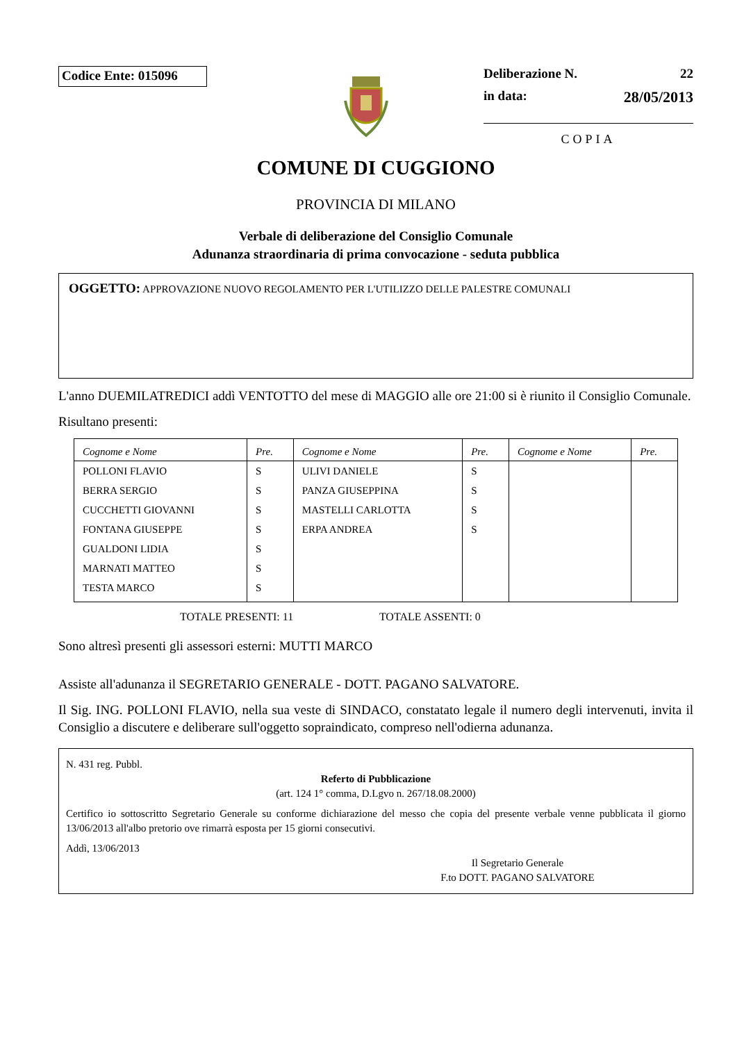Codice Ente: 015096
Deliberazione N. 22
in data: 28/05/2013
COPIA
COMUNE DI CUGGIONO
PROVINCIA DI MILANO
Verbale di deliberazione del Consiglio Comunale
Adunanza straordinaria di prima convocazione - seduta pubblica
OGGETTO: APPROVAZIONE NUOVO REGOLAMENTO PER L'UTILIZZO DELLE PALESTRE COMUNALI
L'anno DUEMILATREDICI addì VENTOTTO del mese di MAGGIO alle ore 21:00 si è riunito il Consiglio Comunale.
Risultano presenti:
| Cognome e Nome | Pre. | Cognome e Nome | Pre. | Cognome e Nome | Pre. |
| --- | --- | --- | --- | --- | --- |
| POLLONI FLAVIO | S | ULIVI DANIELE | S | | |
| BERRA SERGIO | S | PANZA GIUSEPPINA | S | | |
| CUCCHETTI GIOVANNI | S | MASTELLI CARLOTTA | S | | |
| FONTANA GIUSEPPE | S | ERPA ANDREA | S | | |
| GUALDONI LIDIA | S | | | | |
| MARNATI MATTEO | S | | | | |
| TESTA MARCO | S | | | | |
TOTALE PRESENTI: 11 TOTALE ASSENTI: 0
Sono altresì presenti gli assessori esterni: MUTTI MARCO
Assiste all'adunanza il SEGRETARIO GENERALE - DOTT. PAGANO SALVATORE.
Il Sig. ING. POLLONI FLAVIO, nella sua veste di SINDACO, constatato legale il numero degli intervenuti, invita il Consiglio a discutere e deliberare sull'oggetto sopraindicato, compreso nell'odierna adunanza.
N. 431 reg. Pubbl.
Referto di Pubblicazione
(art. 124 1° comma, D.Lgvo n. 267/18.08.2000)
Certifico io sottoscritto Segretario Generale su conforme dichiarazione del messo che copia del presente verbale venne pubblicata il giorno 13/06/2013 all'albo pretorio ove rimarrà esposta per 15 giorni consecutivi.
Addì, 13/06/2013
Il Segretario Generale
F.to DOTT. PAGANO SALVATORE